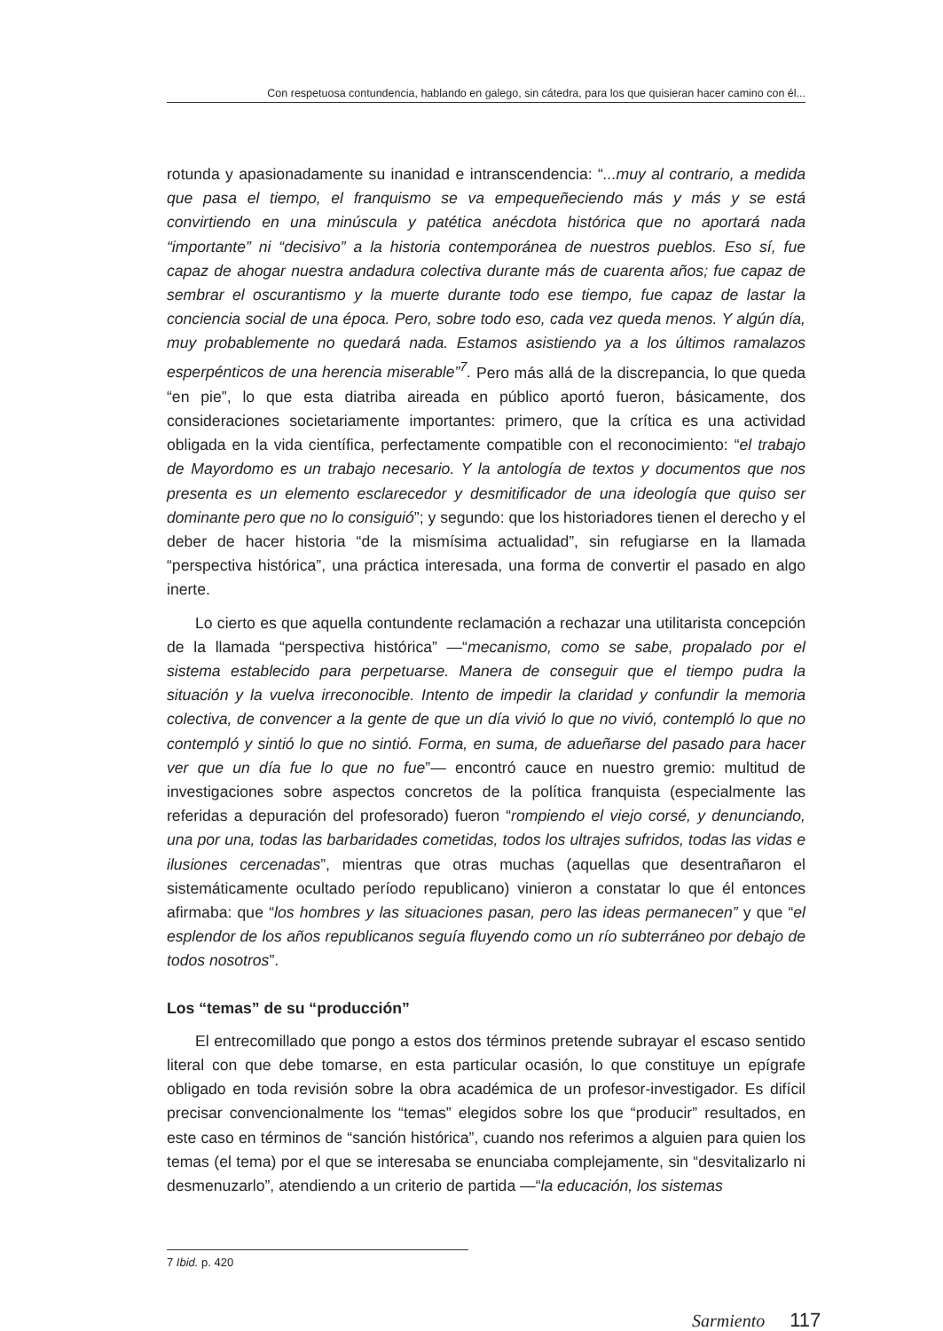Con respetuosa contundencia, hablando en galego, sin cátedra, para los que quisieran hacer camino con él...
rotunda y apasionadamente su inanidad e intranscendencia: “...muy al contrario, a medida que pasa el tiempo, el franquismo se va empequeñeciendo más y más y se está convirtiendo en una minúscula y patética anécdota histórica que no aportará nada “importante” ni “decisivo” a la historia contemporánea de nuestros pueblos. Eso sí, fue capaz de ahogar nuestra andadura colectiva durante más de cuarenta años; fue capaz de sembrar el oscurantismo y la muerte durante todo ese tiempo, fue capaz de lastar la conciencia social de una época. Pero, sobre todo eso, cada vez queda menos. Y algún día, muy probablemente no quedará nada. Estamos asistiendo ya a los últimos ramalazos esperpénticos de una herencia miserable”<sup>7</sup>. Pero más allá de la discrepancia, lo que queda “en pie”, lo que esta diatriba aireada en público aportó fueron, básicamente, dos consideraciones societariamente importantes: primero, que la crítica es una actividad obligada en la vida científica, perfectamente compatible con el reconocimiento: “el trabajo de Mayordomo es un trabajo necesario. Y la antología de textos y documentos que nos presenta es un elemento esclarecedor y desmitificador de una ideología que quiso ser dominante pero que no lo consiguió”; y segundo: que los historiadores tienen el derecho y el deber de hacer historia “de la mismísima actualidad”, sin refugiarse en la llamada “perspectiva histórica”, una práctica interesada, una forma de convertir el pasado en algo inerte.
Lo cierto es que aquella contundente reclamación a rechazar una utilitarista concepción de la llamada “perspectiva histórica” —“mecanismo, como se sabe, propalado por el sistema establecido para perpetuarse. Manera de conseguir que el tiempo pudra la situación y la vuelva irreconocible. Intento de impedir la claridad y confundir la memoria colectiva, de convencer a la gente de que un día vivió lo que no vivió, contempló lo que no contempló y sintió lo que no sintió. Forma, en suma, de adueñarse del pasado para hacer ver que un día fue lo que no fue”— encontró cauce en nuestro gremio: multitud de investigaciones sobre aspectos concretos de la política franquista (especialmente las referidas a depuración del profesorado) fueron “rompiendo el viejo corsé, y denunciando, una por una, todas las barbaridades cometidas, todos los ultrajes sufridos, todas las vidas e ilusiones cercenadas”, mientras que otras muchas (aquellas que desentrañaron el sistemáticamente ocultado período republicano) vinieron a constatar lo que él entonces afirmaba: que “los hombres y las situaciones pasan, pero las ideas permanecen” y que “el esplendor de los años republicanos seguía fluyendo como un río subterráneo por debajo de todos nosotros”.
Los “temas” de su “producción”
El entrecomillado que pongo a estos dos términos pretende subrayar el escaso sentido literal con que debe tomarse, en esta particular ocasión, lo que constituye un epígrafe obligado en toda revisión sobre la obra académica de un profesor-investigador. Es difícil precisar convencionalmente los “temas” elegidos sobre los que “producir” resultados, en este caso en términos de “sanción histórica”, cuando nos referimos a alguien para quien los temas (el tema) por el que se interesaba se enunciaba complejamente, sin “desvitalizarlo ni desmenuzarlo”, atendiendo a un criterio de partida —“la educación, los sistemas
7 Ibid. p. 420
Sarmiento 117